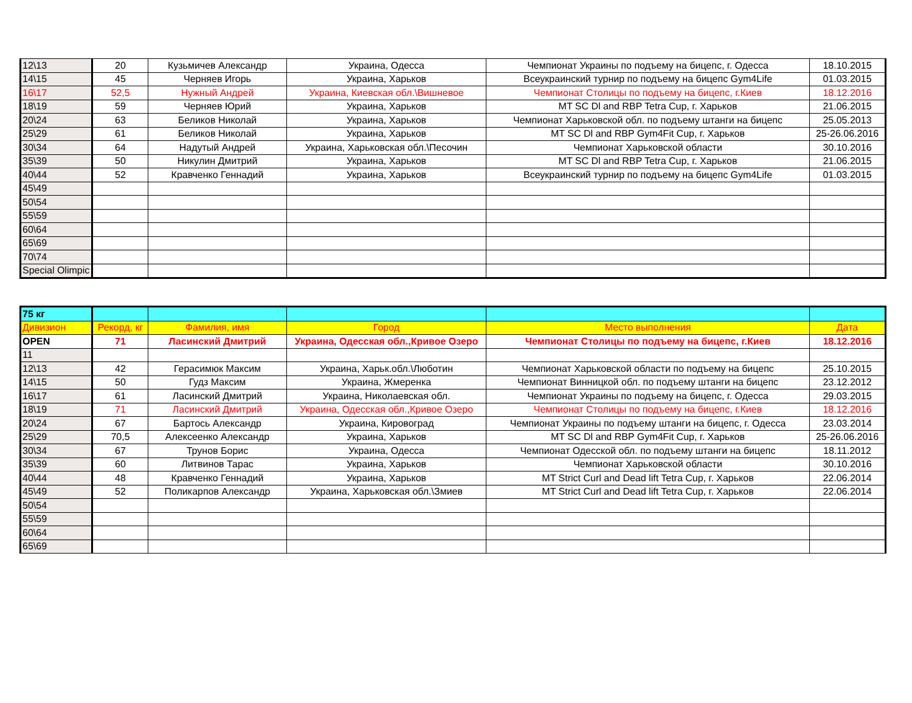| 12\13 | 20 | Кузьмичев Александр | Украина, Одесса | Чемпионат Украины по подъему на бицепс, г. Одесса | 18.10.2015 |
| 14\15 | 45 | Черняев Игорь | Украина, Харьков | Всеукраинский турнир по подъему на бицепс Gym4Life | 01.03.2015 |
| 16\17 | 52,5 | Нужный Андрей | Украина, Киевская обл.\Вишневое | Чемпионат Столицы по подъему на бицепс, г.Киев | 18.12.2016 |
| 18\19 | 59 | Черняев Юрий | Украина, Харьков | MT SC Dl and RBP Tetra Cup, г. Харьков | 21.06.2015 |
| 20\24 | 63 | Беликов Николай | Украина, Харьков | Чемпионат Харьковской обл. по подъему штанги на бицепс | 25.05.2013 |
| 25\29 | 61 | Беликов Николай | Украина, Харьков | MT SC Dl and RBP Gym4Fit Cup, г. Харьков | 25-26.06.2016 |
| 30\34 | 64 | Надутый Андрей | Украина, Харьковская обл.\Песочин | Чемпионат Харьковской области | 30.10.2016 |
| 35\39 | 50 | Никулин Дмитрий | Украина, Харьков | MT SC Dl and RBP Tetra Cup, г. Харьков | 21.06.2015 |
| 40\44 | 52 | Кравченко Геннадий | Украина, Харьков | Всеукраинский турнир по подъему на бицепс Gym4Life | 01.03.2015 |
| 45\49 | | | | | |
| 50\54 | | | | | |
| 55\59 | | | | | |
| 60\64 | | | | | |
| 65\69 | | | | | |
| 70\74 | | | | | |
| Special Olimpic | | | | | |
| 75 кг | | | | | |
| Дивизион | Рекорд, кг | Фамилия, имя | Город | Место выполнения | Дата |
| OPEN | 71 | Ласинский Дмитрий | Украина, Одесская обл.,Кривое Озеро | Чемпионат Столицы по подъему на бицепс, г.Киев | 18.12.2016 |
| 11 | | | | | |
| 12\13 | 42 | Герасимюк Максим | Украина, Харьк.обл.\Люботин | Чемпионат Харьковской области по подъему на бицепс | 25.10.2015 |
| 14\15 | 50 | Гудз Максим | Украина, Жмеренка | Чемпионат Винницкой обл. по подъему штанги на бицепс | 23.12.2012 |
| 16\17 | 61 | Ласинский Дмитрий | Украина, Николаевская обл. | Чемпионат Украины по подъему на бицепс, г. Одесса | 29.03.2015 |
| 18\19 | 71 | Ласинский Дмитрий | Украина, Одесская обл.,Кривое Озеро | Чемпионат Столицы по подъему на бицепс, г.Киев | 18.12.2016 |
| 20\24 | 67 | Бартось Александр | Украина, Кировоград | Чемпионат Украины по подъему штанги на бицепс, г. Одесса | 23.03.2014 |
| 25\29 | 70,5 | Алексеенко Александр | Украина, Харьков | MT SC Dl and RBP Gym4Fit Cup, г. Харьков | 25-26.06.2016 |
| 30\34 | 67 | Трунов Борис | Украина, Одесса | Чемпионат Одесской обл. по подъему штанги на бицепс | 18.11.2012 |
| 35\39 | 60 | Литвинов Тарас | Украина, Харьков | Чемпионат Харьковской области | 30.10.2016 |
| 40\44 | 48 | Кравченко Геннадий | Украина, Харьков | MT Strict Curl and Dead lift Tetra Cup, г. Харьков | 22.06.2014 |
| 45\49 | 52 | Поликарпов Александр | Украина, Харьковская обл.\Змиев | MT Strict Curl and Dead lift Tetra Cup, г. Харьков | 22.06.2014 |
| 50\54 | | | | | |
| 55\59 | | | | | |
| 60\64 | | | | | |
| 65\69 | | | | | |